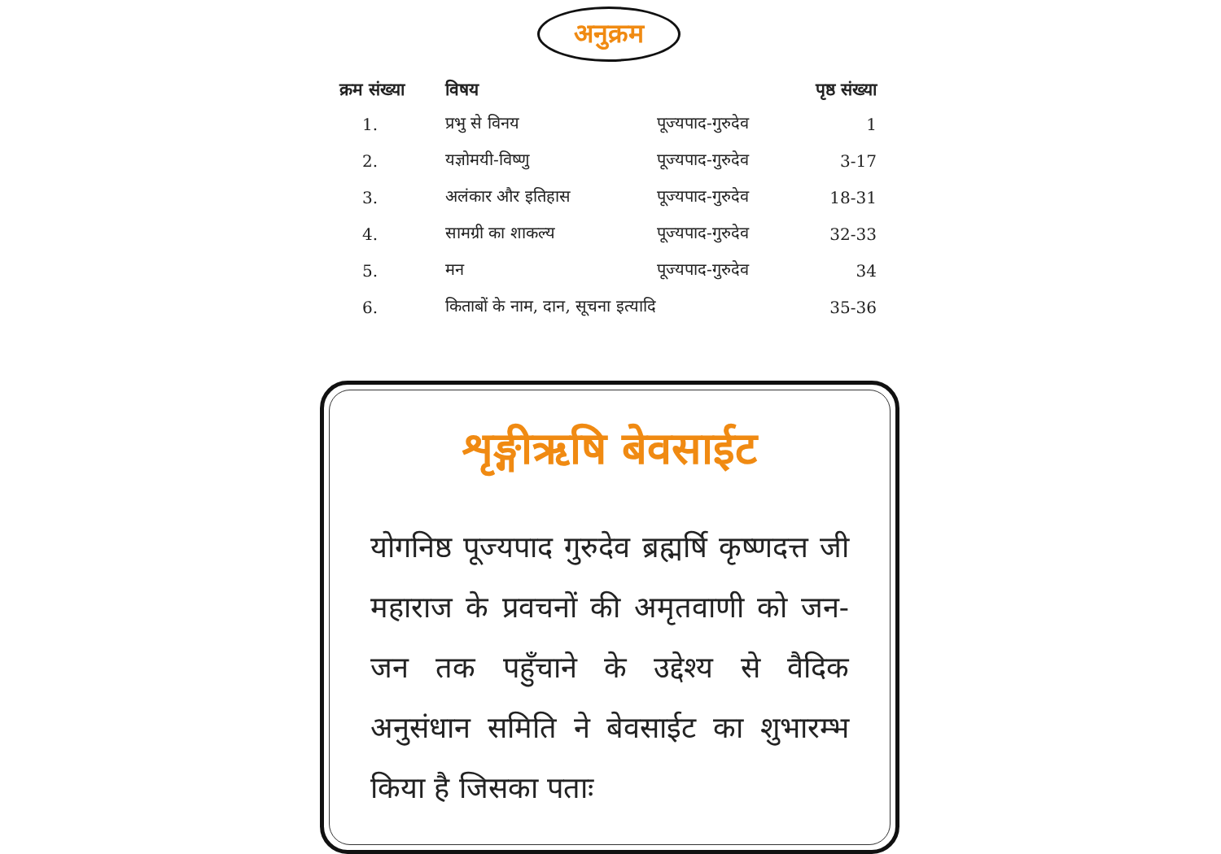अनुक्रम
| क्रम संख्या | विषय | | पृष्ठ संख्या |
| --- | --- | --- | --- |
| 1. | प्रभु से विनय | पूज्यपाद-गुरुदेव | 1 |
| 2. | यज्ञोमयी-विष्णु | पूज्यपाद-गुरुदेव | 3-17 |
| 3. | अलंकार और इतिहास | पूज्यपाद-गुरुदेव | 18-31 |
| 4. | सामग्री का शाकल्य | पूज्यपाद-गुरुदेव | 32-33 |
| 5. | मन | पूज्यपाद-गुरुदेव | 34 |
| 6. | किताबों के नाम, दान, सूचना इत्यादि | | 35-36 |
शृङ्गीऋषि बेवसाईट
योगनिष्ठ पूज्यपाद गुरुदेव ब्रह्मर्षि कृष्णदत्त जी महाराज के प्रवचनों की अमृतवाणी को जन-जन तक पहुँचाने के उद्देश्य से वैदिक अनुसंधान समिति ने बेवसाईट का शुभारम्भ
किया है जिसका पताः